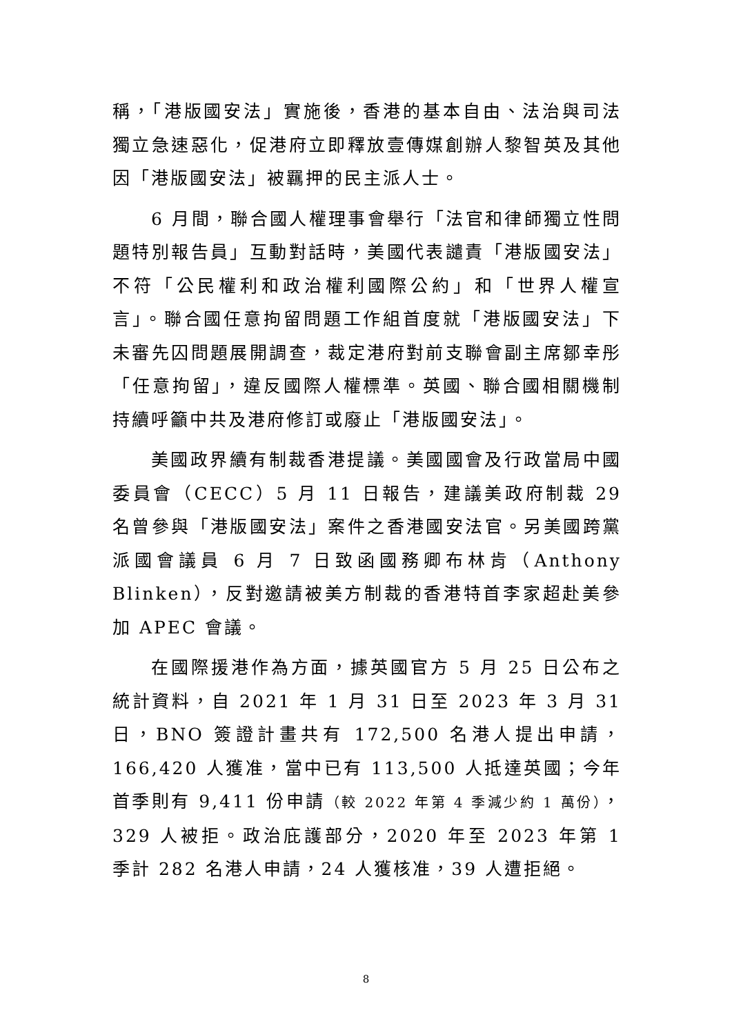稱，「港版國安法」實施後，香港的基本自由、法治與司法獨立急速惡化，促港府立即釋放壹傳媒創辦人黎智英及其他因「港版國安法」被羈押的民主派人士。
6 月間，聯合國人權理事會舉行「法官和律師獨立性問題特別報告員」互動對話時，美國代表譴責「港版國安法」不符「公民權利和政治權利國際公約」和「世界人權宣言」。聯合國任意拘留問題工作組首度就「港版國安法」下未審先囚問題展開調查，裁定港府對前支聯會副主席鄒幸彤「任意拘留」，違反國際人權標準。英國、聯合國相關機制持續呼籲中共及港府修訂或廢止「港版國安法」。
美國政界續有制裁香港提議。美國國會及行政當局中國委員會（CECC）5 月 11 日報告，建議美政府制裁 29 名曾參與「港版國安法」案件之香港國安法官。另美國跨黨派國會議員 6 月 7 日致函國務卿布林肯（Anthony Blinken），反對邀請被美方制裁的香港特首李家超赴美參加 APEC 會議。
在國際援港作為方面，據英國官方 5 月 25 日公布之統計資料，自 2021 年 1 月 31 日至 2023 年 3 月 31 日，BNO 簽證計畫共有 172,500 名港人提出申請，166,420 人獲准，當中已有 113,500 人抵達英國；今年首季則有 9,411 份申請（較 2022 年第 4 季減少約 1 萬份），329 人被拒。政治庇護部分，2020 年至 2023 年第 1 季計 282 名港人申請，24 人獲核准，39 人遭拒絕。
8